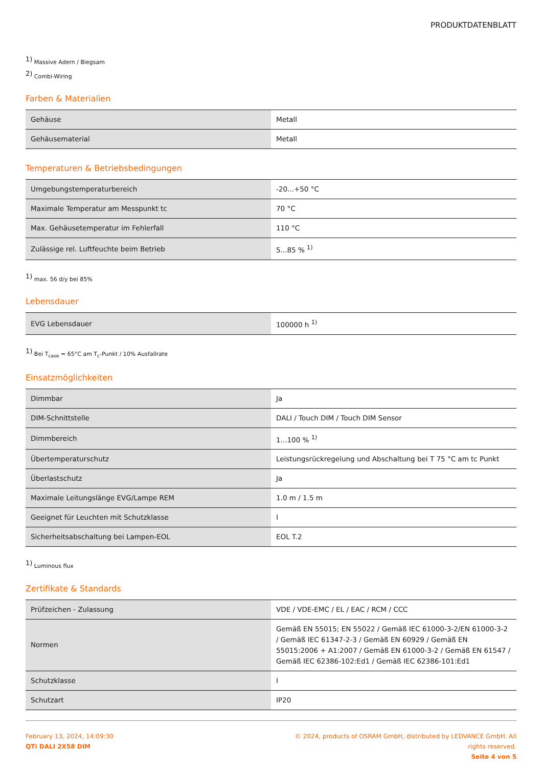PRODUKTDATENBLATT
<sup>1)</sup> Massive Adern / Biegsam
<sup>2)</sup> Combi-Wiring
Farben & Materialien
| Gehäuse | Metall |
| Gehäusematerial | Metall |
Temperaturen & Betriebsbedingungen
| Umgebungstemperaturbereich | -20...+50 °C |
| Maximale Temperatur am Messpunkt tc | 70 °C |
| Max. Gehäusetemperatur im Fehlerfall | 110 °C |
| Zulässige rel. Luftfeuchte beim Betrieb | 5...85 % <sup>1)</sup> |
<sup>1)</sup> max. 56 d/y bei 85%
Lebensdauer
| EVG Lebensdauer | 100000 h <sup>1)</sup> |
<sup>1)</sup> Bei T<sub>case</sub> = 65°C am T<sub>c</sub>-Punkt / 10% Ausfallrate
Einsatzmöglichkeiten
| Dimmbar | Ja |
| DIM-Schnittstelle | DALI / Touch DIM / Touch DIM Sensor |
| Dimmbereich | 1...100 % <sup>1)</sup> |
| Übertemperaturschutz | Leistungsrückregelung und Abschaltung bei T 75 °C am tc Punkt |
| Überlastschutz | Ja |
| Maximale Leitungslänge EVG/Lampe REM | 1.0 m / 1.5 m |
| Geeignet für Leuchten mit Schutzklasse | I |
| Sicherheitsabschaltung bei Lampen-EOL | EOL T.2 |
<sup>1)</sup> Luminous flux
Zertifikate & Standards
| Prüfzeichen - Zulassung | VDE / VDE-EMC / EL / EAC / RCM / CCC |
| Normen | Gemäß EN 55015; EN 55022 / Gemäß IEC 61000-3-2/EN 61000-3-2 / Gemäß IEC 61347-2-3 / Gemäß EN 60929 / Gemäß EN 55015:2006 + A1:2007 / Gemäß EN 61000-3-2 / Gemäß EN 61547 / Gemäß IEC 62386-102:Ed1 / Gemäß IEC 62386-101:Ed1 |
| Schutzklasse | I |
| Schutzart | IP20 |
February 13, 2024, 14:09:30
QTi DALI 2X58 DIM
© 2024, products of OSRAM GmbH, distributed by LEDVANCE GmbH. All rights reserved.
Seite 4 von 5